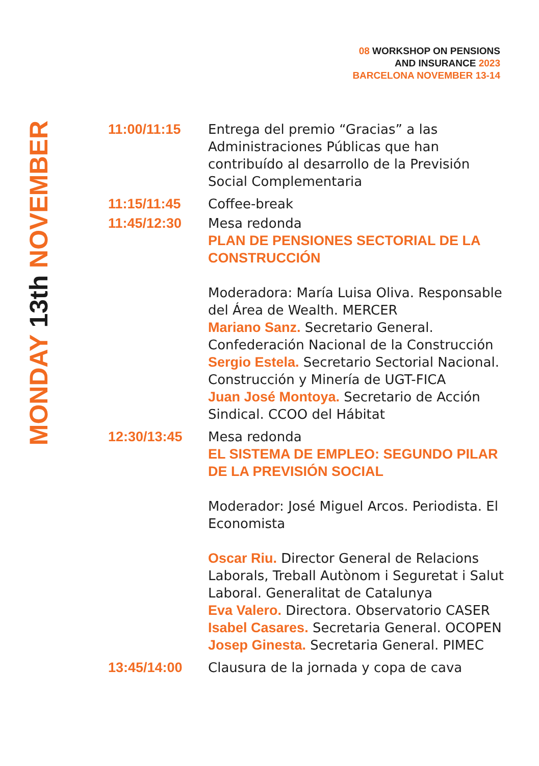08 WORKSHOP ON PENSIONS
AND INSURANCE 2023
BARCELONA NOVEMBER 13-14
MONDAY 13th NOVEMBER
11:00/11:15 Entrega del premio “Gracias” a las Administraciones Públicas que han contribuído al desarrollo de la Previsión Social Complementaria
11:15/11:45 Coffee-break
11:45/12:30 Mesa redonda
PLAN DE PENSIONES SECTORIAL DE LA CONSTRUCCIÓN
Moderadora: María Luisa Oliva. Responsable del Área de Wealth. MERCER
Mariano Sanz. Secretario General. Confederación Nacional de la Construcción
Sergio Estela. Secretario Sectorial Nacional. Construcción y Minería de UGT-FICA
Juan José Montoya. Secretario de Acción Sindical. CCOO del Hábitat
12:30/13:45 Mesa redonda
EL SISTEMA DE EMPLEO: SEGUNDO PILAR DE LA PREVISIÓN SOCIAL
Moderador: José Miguel Arcos. Periodista. El Economista
Oscar Riu. Director General de Relacions Laborals, Treball Autònom i Seguretat i Salut Laboral. Generalitat de Catalunya
Eva Valero. Directora. Observatorio CASER
Isabel Casares. Secretaria General. OCOPEN
Josep Ginesta. Secretaria General. PIMEC
13:45/14:00 Clausura de la jornada y copa de cava